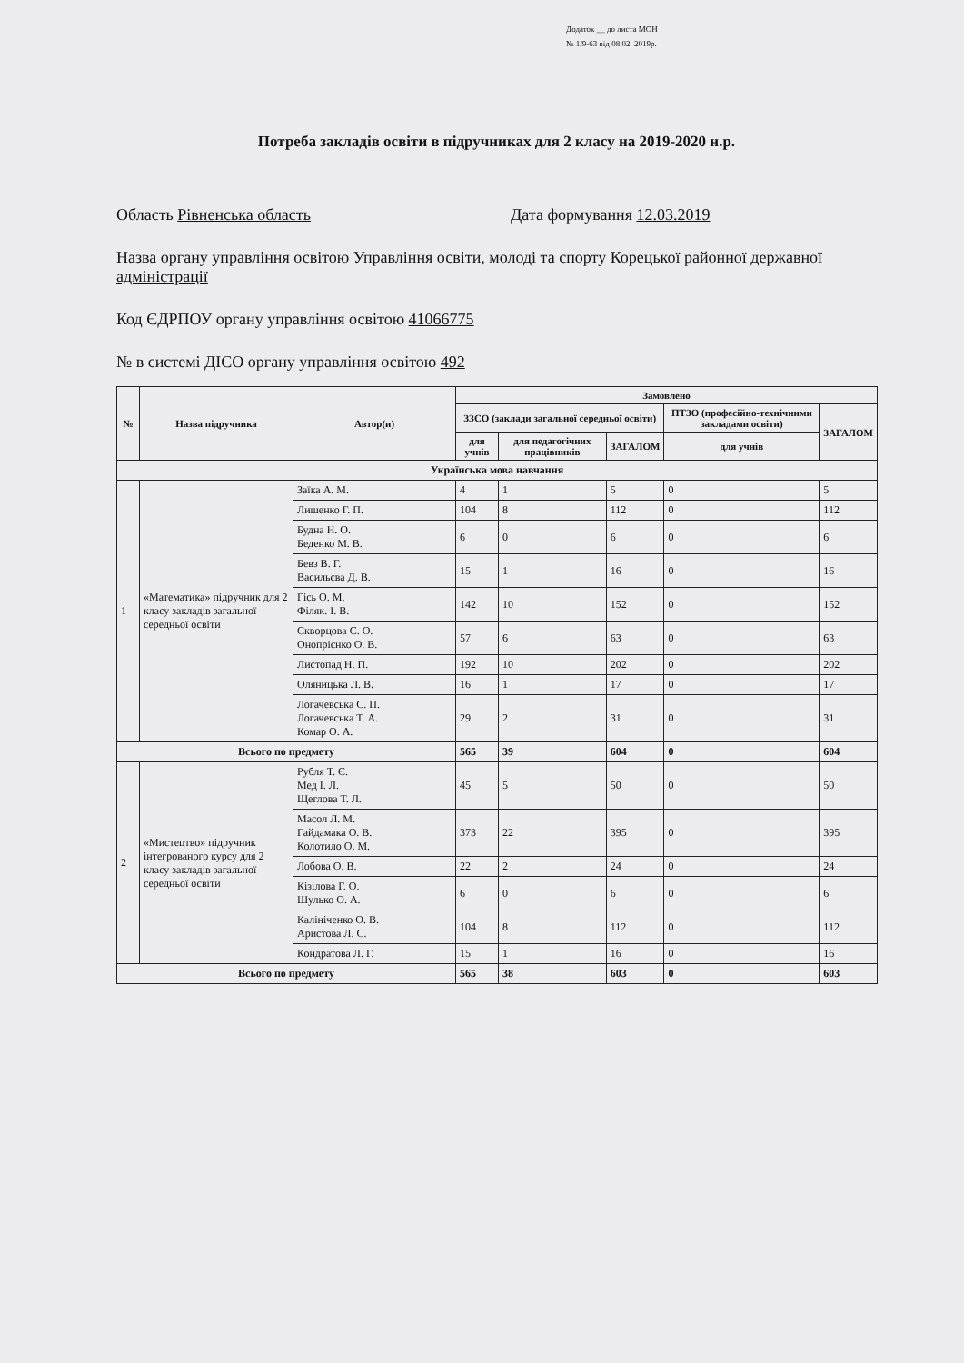Додаток __ до листа МОН
№ 1/9-63 від 08.02. 2019р.
Потреба закладів освіти в підручниках для 2 класу на 2019-2020 н.р.
Область Рівненська область Дата формування 12.03.2019
Назва органу управління освітою Управління освіти, молоді та спорту Корецької районної державної адміністрації
Код ЄДРПОУ органу управління освітою 41066775
№ в системі ДІСО органу управління освітою 492
| № | Назва підручника | Автор(и) | Замовлено | | | | |
| --- | --- | --- | --- | --- | --- | --- | --- |
| | | | ЗЗСО (заклади загальної середньої освіти) | | | ПТЗО (професійно-технічними закладами освіти) | ЗАГАЛОМ |
| | | | для учнів | для педагогічних працівників | ЗАГАЛОМ | для учнів | |
| Українська мова навчання | | | | | | | |
| 1 | «Математика» підручник для 2 класу закладів загальної середньої освіти | Заїка А. М. | 4 | 1 | 5 | 0 | 5 |
| | | Лишенко Г. П. | 104 | 8 | 112 | 0 | 112 |
| | | Будна Н. О. Беденко М. В. | 6 | 0 | 6 | 0 | 6 |
| | | Бевз В. Г. Васильєва Д. В. | 15 | 1 | 16 | 0 | 16 |
| | | Гісь О. М. Філяк. І. В. | 142 | 10 | 152 | 0 | 152 |
| | | Скворцова С. О. Онопрієнко О. В. | 57 | 6 | 63 | 0 | 63 |
| | | Листопад Н. П. | 192 | 10 | 202 | 0 | 202 |
| | | Оляницька Л. В. | 16 | 1 | 17 | 0 | 17 |
| | | Логачевська С. П. Логачевська Т. А. Комар О. А. | 29 | 2 | 31 | 0 | 31 |
| Всього по предмету | | | 565 | 39 | 604 | 0 | 604 |
| 2 | «Мистецтво» підручник інтегрованого курсу для 2 класу закладів загальної середньої освіти | Рубля Т. Є. Мед І. Л. Щеглова Т. Л. | 45 | 5 | 50 | 0 | 50 |
| | | Масол Л. М. Гайдамака О. В. Колотило О. М. | 373 | 22 | 395 | 0 | 395 |
| | | Лобова О. В. | 22 | 2 | 24 | 0 | 24 |
| | | Кізілова Г. О. Шулько О. А. | 6 | 0 | 6 | 0 | 6 |
| | | Калініченко О. В. Аристова Л. С. | 104 | 8 | 112 | 0 | 112 |
| | | Кондратова Л. Г. | 15 | 1 | 16 | 0 | 16 |
| Всього по предмету | | | 565 | 38 | 603 | 0 | 603 |